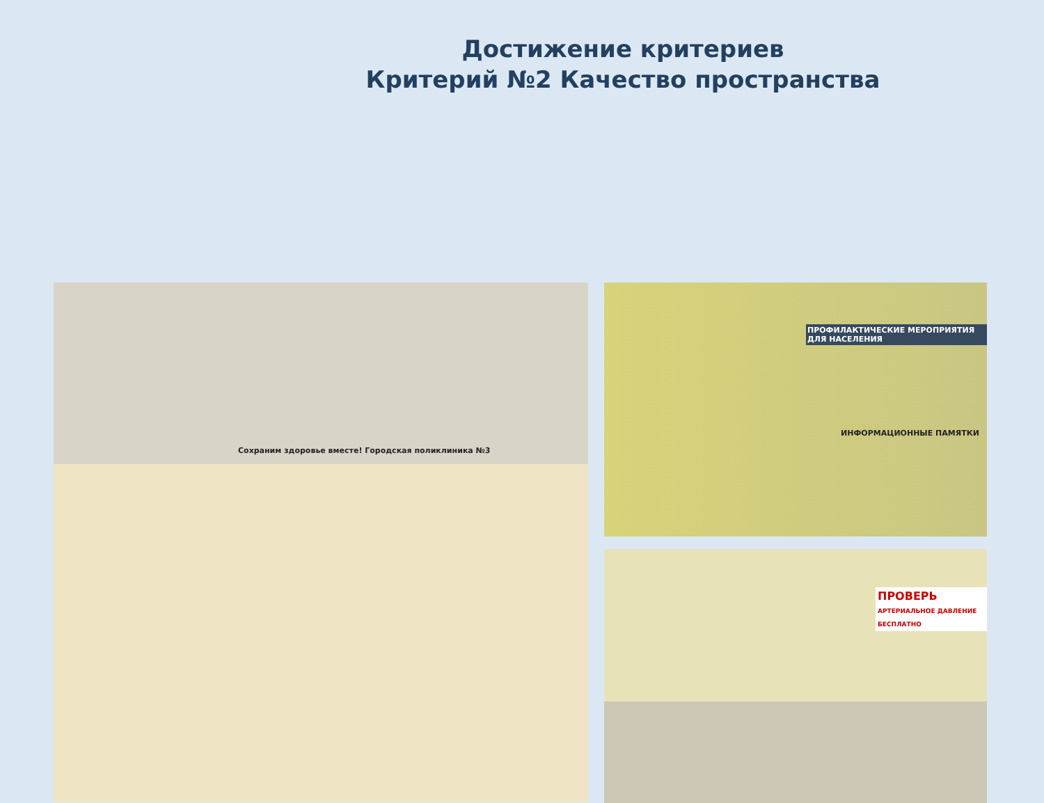Достижение критериев
Критерий №2 Качество пространства
Сохраним здоровье вместе! Городская поликлиника №3
ПРОФИЛАКТИЧЕСКИЕ МЕРОПРИЯТИЯ ДЛЯ НАСЕЛЕНИЯ
ИНФОРМАЦИОННЫЕ ПАМЯТКИ
ПРОВЕРЬ
АРТЕРИАЛЬНОЕ ДАВЛЕНИЕ БЕСПЛАТНО